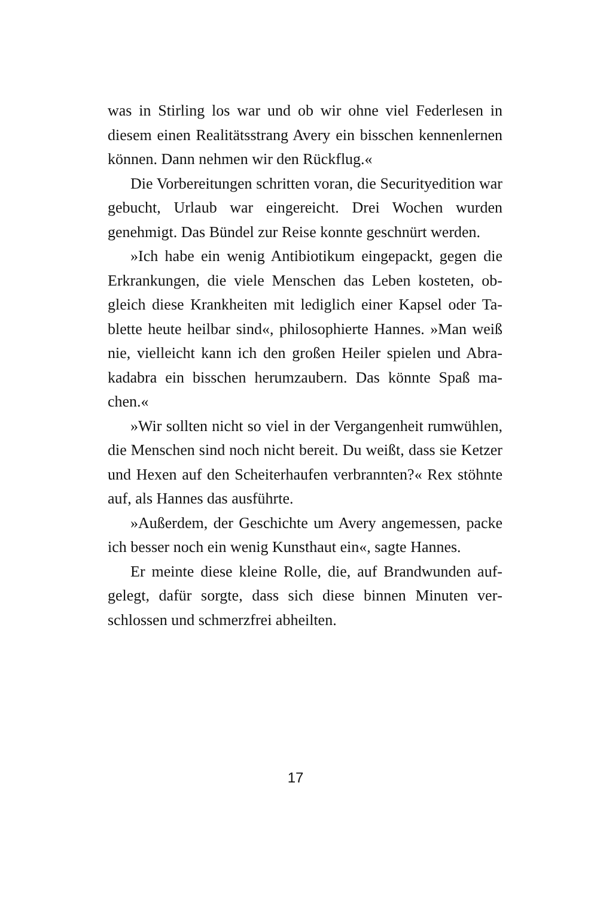was in Stirling los war und ob wir ohne viel Federlesen in diesem einen Realitätsstrang Avery ein bisschen kennenler­nen können. Dann nehmen wir den Rückflug.«
Die Vorbereitungen schritten voran, die Securityedition war gebucht, Urlaub war eingereicht. Drei Wochen wurden genehmigt. Das Bündel zur Reise konnte geschnürt werden.
»Ich habe ein wenig Antibiotikum eingepackt, gegen die Erkrankungen, die viele Menschen das Leben kosteten, ob­gleich diese Krankheiten mit lediglich einer Kapsel oder Ta­blette heute heilbar sind«, philosophierte Hannes. »Man weiß nie, vielleicht kann ich den großen Heiler spielen und Abra­kadabra ein bisschen herumzaubern. Das könnte Spaß ma­chen.«
»Wir sollten nicht so viel in der Vergangenheit rumwüh­len, die Menschen sind noch nicht bereit. Du weißt, dass sie Ketzer und Hexen auf den Scheiterhaufen verbrannten?« Rex stöhnte auf, als Hannes das ausführte.
»Außerdem, der Geschichte um Avery angemessen, packe ich besser noch ein wenig Kunsthaut ein«, sagte Hannes.
Er meinte diese kleine Rolle, die, auf Brandwunden auf­gelegt, dafür sorgte, dass sich diese binnen Minuten ver­schlossen und schmerzfrei abheilten.
17